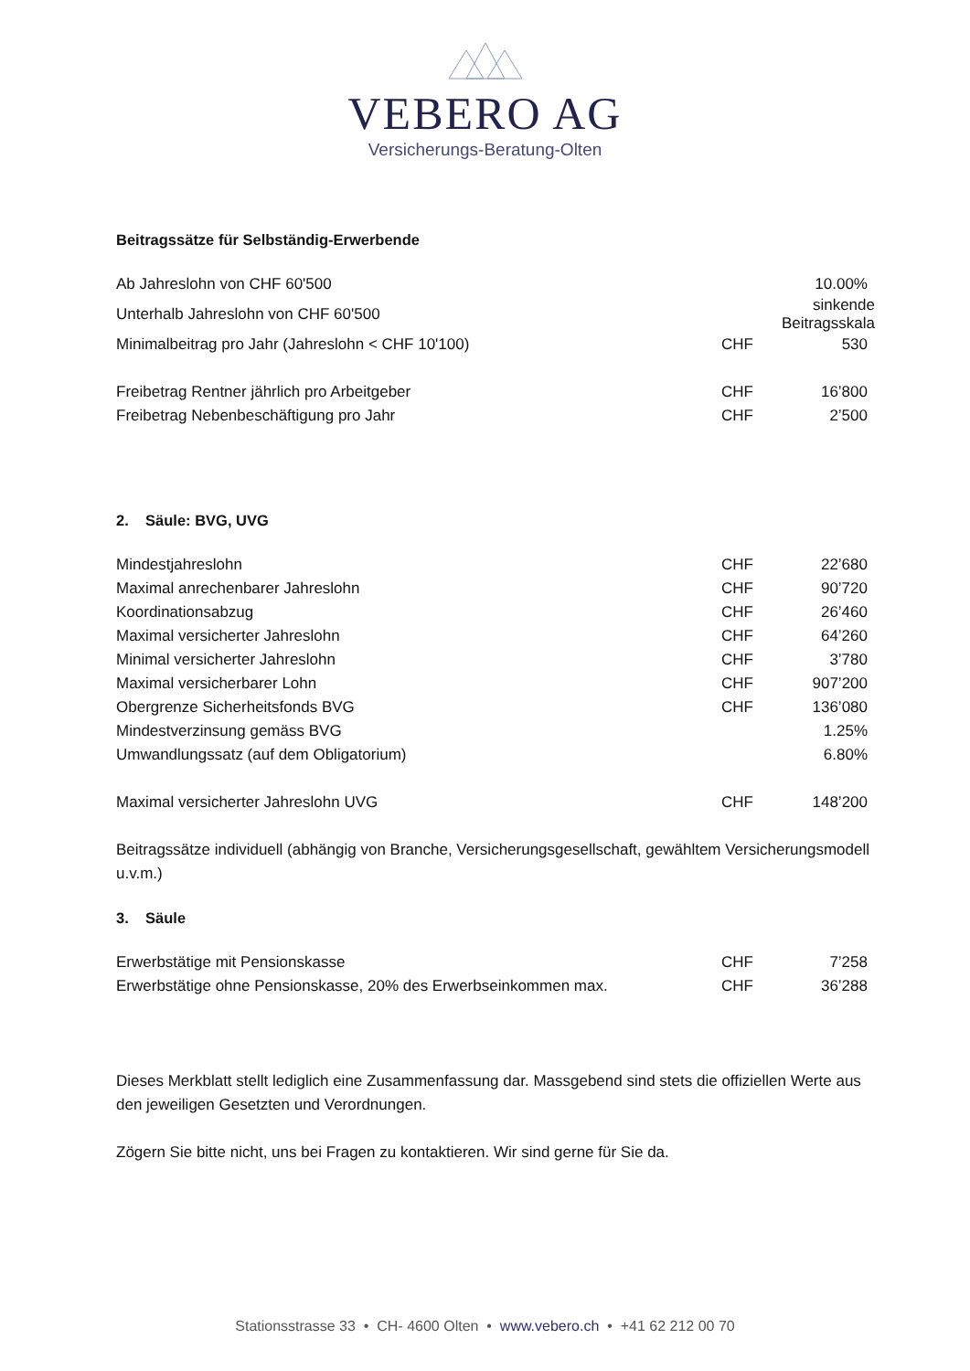VEBERO AG
Versicherungs-Beratung-Olten
Beitragssätze für Selbständig-Erwerbende
| Ab Jahreslohn von CHF 60'500 | | 10.00% |
| Unterhalb Jahreslohn von CHF 60'500 | sinkende Beitragsskala | |
| Minimalbeitrag pro Jahr (Jahreslohn < CHF 10'100) | CHF | 530 |
| Freibetrag Rentner jährlich pro Arbeitgeber | CHF | 16’800 |
| Freibetrag Nebenbeschäftigung pro Jahr | CHF | 2’500 |
2. Säule: BVG, UVG
| Mindestjahreslohn | CHF | 22’680 |
| Maximal anrechenbarer Jahreslohn | CHF | 90’720 |
| Koordinationsabzug | CHF | 26’460 |
| Maximal versicherter Jahreslohn | CHF | 64’260 |
| Minimal versicherter Jahreslohn | CHF | 3’780 |
| Maximal versicherbarer Lohn | CHF | 907’200 |
| Obergrenze Sicherheitsfonds BVG | CHF | 136’080 |
| Mindestverzinsung gemäss BVG | | 1.25% |
| Umwandlungssatz (auf dem Obligatorium) | | 6.80% |
| Maximal versicherter Jahreslohn UVG | CHF | 148’200 |
Beitragssätze individuell (abhängig von Branche, Versicherungsgesellschaft, gewähltem Versicherungsmodell u.v.m.)
3. Säule
| Erwerbstätige mit Pensionskasse | CHF | 7’258 |
| Erwerbstätige ohne Pensionskasse, 20% des Erwerbseinkommen max. | CHF | 36’288 |
Dieses Merkblatt stellt lediglich eine Zusammenfassung dar. Massgebend sind stets die offiziellen Werte aus den jeweiligen Gesetzten und Verordnungen.
Zögern Sie bitte nicht, uns bei Fragen zu kontaktieren. Wir sind gerne für Sie da.
Stationsstrasse 33 • CH- 4600 Olten • www.vebero.ch • +41 62 212 00 70